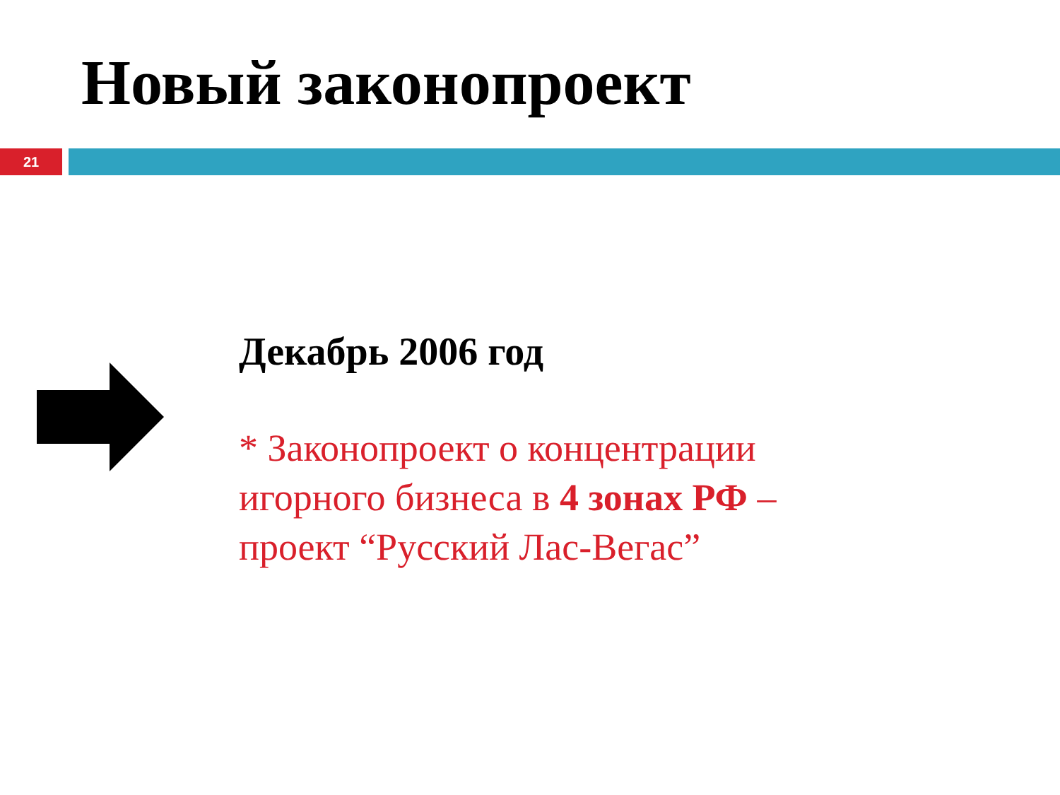Новый законопроект
21
Декабрь 2006 год
* Законопроект о концентрации игорного бизнеса в 4 зонах РФ – проект “Русский Лас-Вегас”